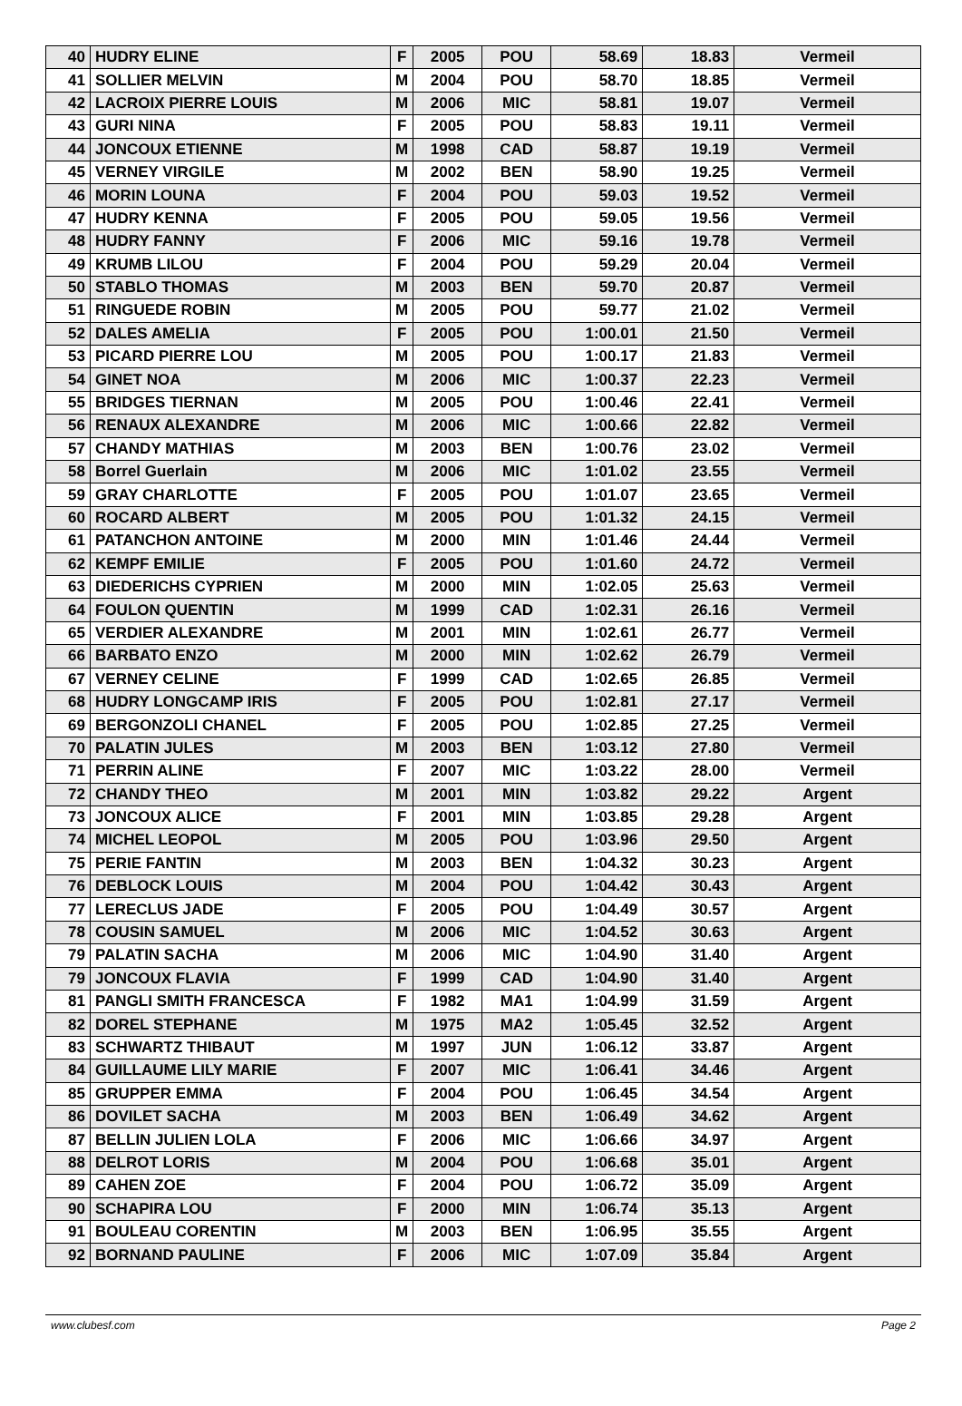| 40 | HUDRY ELINE | F | 2005 | POU | 58.69 | 18.83 | Vermeil |
| 41 | SOLLIER MELVIN | M | 2004 | POU | 58.70 | 18.85 | Vermeil |
| 42 | LACROIX PIERRE LOUIS | M | 2006 | MIC | 58.81 | 19.07 | Vermeil |
| 43 | GURI NINA | F | 2005 | POU | 58.83 | 19.11 | Vermeil |
| 44 | JONCOUX ETIENNE | M | 1998 | CAD | 58.87 | 19.19 | Vermeil |
| 45 | VERNEY VIRGILE | M | 2002 | BEN | 58.90 | 19.25 | Vermeil |
| 46 | MORIN LOUNA | F | 2004 | POU | 59.03 | 19.52 | Vermeil |
| 47 | HUDRY KENNA | F | 2005 | POU | 59.05 | 19.56 | Vermeil |
| 48 | HUDRY FANNY | F | 2006 | MIC | 59.16 | 19.78 | Vermeil |
| 49 | KRUMB LILOU | F | 2004 | POU | 59.29 | 20.04 | Vermeil |
| 50 | STABLO THOMAS | M | 2003 | BEN | 59.70 | 20.87 | Vermeil |
| 51 | RINGUEDE ROBIN | M | 2005 | POU | 59.77 | 21.02 | Vermeil |
| 52 | DALES AMELIA | F | 2005 | POU | 1:00.01 | 21.50 | Vermeil |
| 53 | PICARD PIERRE LOU | M | 2005 | POU | 1:00.17 | 21.83 | Vermeil |
| 54 | GINET NOA | M | 2006 | MIC | 1:00.37 | 22.23 | Vermeil |
| 55 | BRIDGES TIERNAN | M | 2005 | POU | 1:00.46 | 22.41 | Vermeil |
| 56 | RENAUX ALEXANDRE | M | 2006 | MIC | 1:00.66 | 22.82 | Vermeil |
| 57 | CHANDY MATHIAS | M | 2003 | BEN | 1:00.76 | 23.02 | Vermeil |
| 58 | Borrel Guerlain | M | 2006 | MIC | 1:01.02 | 23.55 | Vermeil |
| 59 | GRAY CHARLOTTE | F | 2005 | POU | 1:01.07 | 23.65 | Vermeil |
| 60 | ROCARD ALBERT | M | 2005 | POU | 1:01.32 | 24.15 | Vermeil |
| 61 | PATANCHON ANTOINE | M | 2000 | MIN | 1:01.46 | 24.44 | Vermeil |
| 62 | KEMPF EMILIE | F | 2005 | POU | 1:01.60 | 24.72 | Vermeil |
| 63 | DIEDERICHS CYPRIEN | M | 2000 | MIN | 1:02.05 | 25.63 | Vermeil |
| 64 | FOULON QUENTIN | M | 1999 | CAD | 1:02.31 | 26.16 | Vermeil |
| 65 | VERDIER ALEXANDRE | M | 2001 | MIN | 1:02.61 | 26.77 | Vermeil |
| 66 | BARBATO ENZO | M | 2000 | MIN | 1:02.62 | 26.79 | Vermeil |
| 67 | VERNEY CELINE | F | 1999 | CAD | 1:02.65 | 26.85 | Vermeil |
| 68 | HUDRY LONGCAMP IRIS | F | 2005 | POU | 1:02.81 | 27.17 | Vermeil |
| 69 | BERGONZOLI CHANEL | F | 2005 | POU | 1:02.85 | 27.25 | Vermeil |
| 70 | PALATIN JULES | M | 2003 | BEN | 1:03.12 | 27.80 | Vermeil |
| 71 | PERRIN ALINE | F | 2007 | MIC | 1:03.22 | 28.00 | Vermeil |
| 72 | CHANDY THEO | M | 2001 | MIN | 1:03.82 | 29.22 | Argent |
| 73 | JONCOUX ALICE | F | 2001 | MIN | 1:03.85 | 29.28 | Argent |
| 74 | MICHEL LEOPOL | M | 2005 | POU | 1:03.96 | 29.50 | Argent |
| 75 | PERIE FANTIN | M | 2003 | BEN | 1:04.32 | 30.23 | Argent |
| 76 | DEBLOCK LOUIS | M | 2004 | POU | 1:04.42 | 30.43 | Argent |
| 77 | LERECLUS JADE | F | 2005 | POU | 1:04.49 | 30.57 | Argent |
| 78 | COUSIN SAMUEL | M | 2006 | MIC | 1:04.52 | 30.63 | Argent |
| 79 | PALATIN SACHA | M | 2006 | MIC | 1:04.90 | 31.40 | Argent |
| 79 | JONCOUX FLAVIA | F | 1999 | CAD | 1:04.90 | 31.40 | Argent |
| 81 | PANGLI SMITH FRANCESCA | F | 1982 | MA1 | 1:04.99 | 31.59 | Argent |
| 82 | DOREL STEPHANE | M | 1975 | MA2 | 1:05.45 | 32.52 | Argent |
| 83 | SCHWARTZ THIBAUT | M | 1997 | JUN | 1:06.12 | 33.87 | Argent |
| 84 | GUILLAUME LILY MARIE | F | 2007 | MIC | 1:06.41 | 34.46 | Argent |
| 85 | GRUPPER EMMA | F | 2004 | POU | 1:06.45 | 34.54 | Argent |
| 86 | DOVILET SACHA | M | 2003 | BEN | 1:06.49 | 34.62 | Argent |
| 87 | BELLIN JULIEN LOLA | F | 2006 | MIC | 1:06.66 | 34.97 | Argent |
| 88 | DELROT LORIS | M | 2004 | POU | 1:06.68 | 35.01 | Argent |
| 89 | CAHEN ZOE | F | 2004 | POU | 1:06.72 | 35.09 | Argent |
| 90 | SCHAPIRA LOU | F | 2000 | MIN | 1:06.74 | 35.13 | Argent |
| 91 | BOULEAU CORENTIN | M | 2003 | BEN | 1:06.95 | 35.55 | Argent |
| 92 | BORNAND PAULINE | F | 2006 | MIC | 1:07.09 | 35.84 | Argent |
www.clubesf.com Page 2